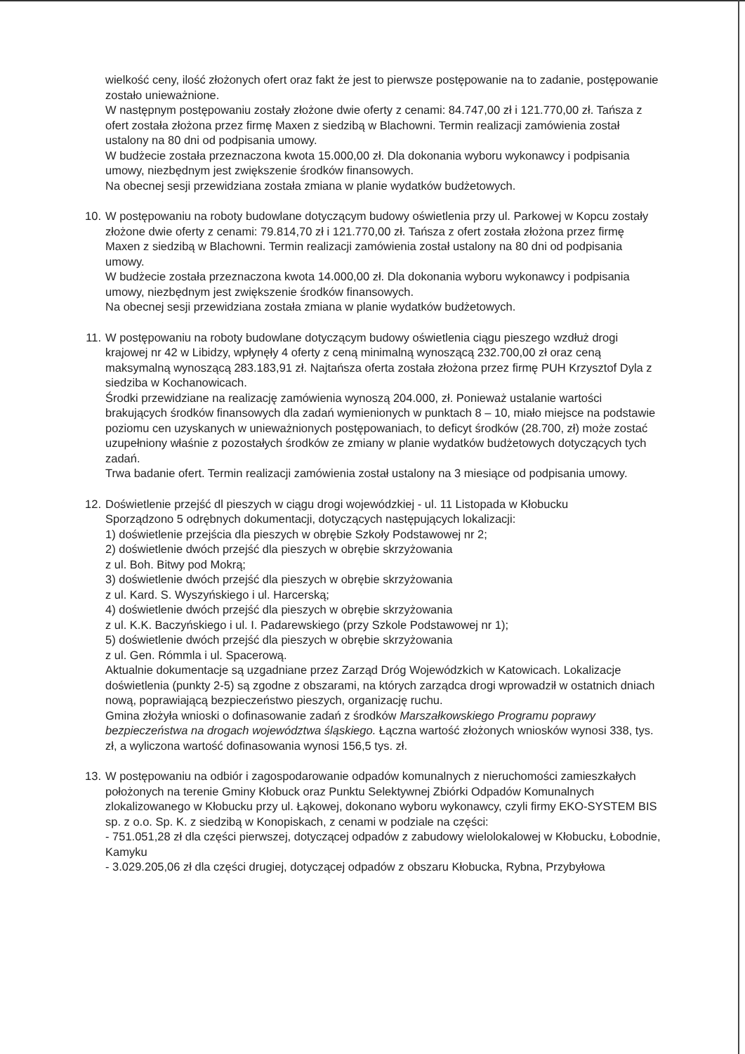wielkość ceny, ilość złożonych ofert oraz fakt że jest to pierwsze postępowanie na to zadanie, postępowanie zostało unieważnione.
W następnym postępowaniu zostały złożone dwie oferty z cenami: 84.747,00 zł i 121.770,00 zł. Tańsza z ofert została złożona przez firmę Maxen z siedzibą w Blachowni. Termin realizacji zamówienia został ustalony na 80 dni od podpisania umowy.
W budżecie została przeznaczona kwota 15.000,00 zł. Dla dokonania wyboru wykonawcy i podpisania umowy, niezbędnym jest zwiększenie środków finansowych.
Na obecnej sesji przewidziana została zmiana w planie wydatków budżetowych.
10.
W postępowaniu na roboty budowlane dotyczącym budowy oświetlenia przy ul. Parkowej w Kopcu zostały złożone dwie oferty z cenami: 79.814,70 zł i 121.770,00 zł. Tańsza z ofert została złożona przez firmę Maxen z siedzibą w Blachowni. Termin realizacji zamówienia został ustalony na 80 dni od podpisania umowy.
W budżecie została przeznaczona kwota 14.000,00 zł. Dla dokonania wyboru wykonawcy i podpisania umowy, niezbędnym jest zwiększenie środków finansowych.
Na obecnej sesji przewidziana została zmiana w planie wydatków budżetowych.
11.
W postępowaniu na roboty budowlane dotyczącym budowy oświetlenia ciągu pieszego wzdłuż drogi krajowej nr 42 w Libidzy, wpłynęły 4 oferty z ceną minimalną wynoszącą 232.700,00 zł oraz ceną maksymalną wynoszącą 283.183,91 zł. Najtańsza oferta została złożona przez firmę PUH Krzysztof Dyla z siedziba w Kochanowicach.
Środki przewidziane na realizację zamówienia wynoszą 204.000, zł. Ponieważ ustalanie wartości brakujących środków finansowych dla zadań wymienionych w punktach 8 – 10, miało miejsce na podstawie poziomu cen uzyskanych w unieważnionych postępowaniach, to deficyt środków (28.700, zł) może zostać uzupełniony właśnie z pozostałych środków ze zmiany w planie wydatków budżetowych dotyczących tych zadań.
Trwa badanie ofert. Termin realizacji zamówienia został ustalony na 3 miesiące od podpisania umowy.
12.
Doświetlenie przejść dl pieszych w ciągu drogi wojewódzkiej - ul. 11 Listopada w Kłobucku
Sporządzono 5 odrębnych dokumentacji, dotyczących następujących lokalizacji:
1) doświetlenie przejścia dla pieszych w obrębie Szkoły Podstawowej nr 2;
2) doświetlenie dwóch przejść dla pieszych w obrębie skrzyżowania
z ul. Boh. Bitwy pod Mokrą;
3) doświetlenie dwóch przejść dla pieszych w obrębie skrzyżowania
z ul. Kard. S. Wyszyńskiego i ul. Harcerską;
4) doświetlenie dwóch przejść dla pieszych w obrębie skrzyżowania
z ul. K.K. Baczyńskiego i ul. I. Padarewskiego (przy Szkole Podstawowej nr 1);
5) doświetlenie dwóch przejść dla pieszych w obrębie skrzyżowania
z ul. Gen. Rómmla i ul. Spacerową.
Aktualnie dokumentacje są uzgadniane przez Zarząd Dróg Wojewódzkich w Katowicach. Lokalizacje doświetlenia (punkty 2-5) są zgodne z obszarami, na których zarządca drogi wprowadził w ostatnich dniach nową, poprawiającą bezpieczeństwo pieszych, organizację ruchu.
Gmina złożyła wnioski o dofinasowanie zadań z środków Marszałkowskiego Programu poprawy bezpieczeństwa na drogach województwa śląskiego. Łączna wartość złożonych wniosków wynosi 338, tys. zł, a wyliczona wartość dofinasowania wynosi 156,5 tys. zł.
13.
W postępowaniu na odbiór i zagospodarowanie odpadów komunalnych z nieruchomości zamieszkałych położonych na terenie Gminy Kłobuck oraz Punktu Selektywnej Zbiórki Odpadów Komunalnych zlokalizowanego w Kłobucku przy ul. Łąkowej, dokonano wyboru wykonawcy, czyli firmy EKO-SYSTEM BIS sp. z o.o. Sp. K. z siedzibą w Konopiskach, z cenami w podziale na części:
- 751.051,28 zł dla części pierwszej, dotyczącej odpadów z zabudowy wielolokalowej w Kłobucku, Łobodnie, Kamyku
- 3.029.205,06 zł dla części drugiej, dotyczącej odpadów z obszaru Kłobucka, Rybna, Przybyłowa